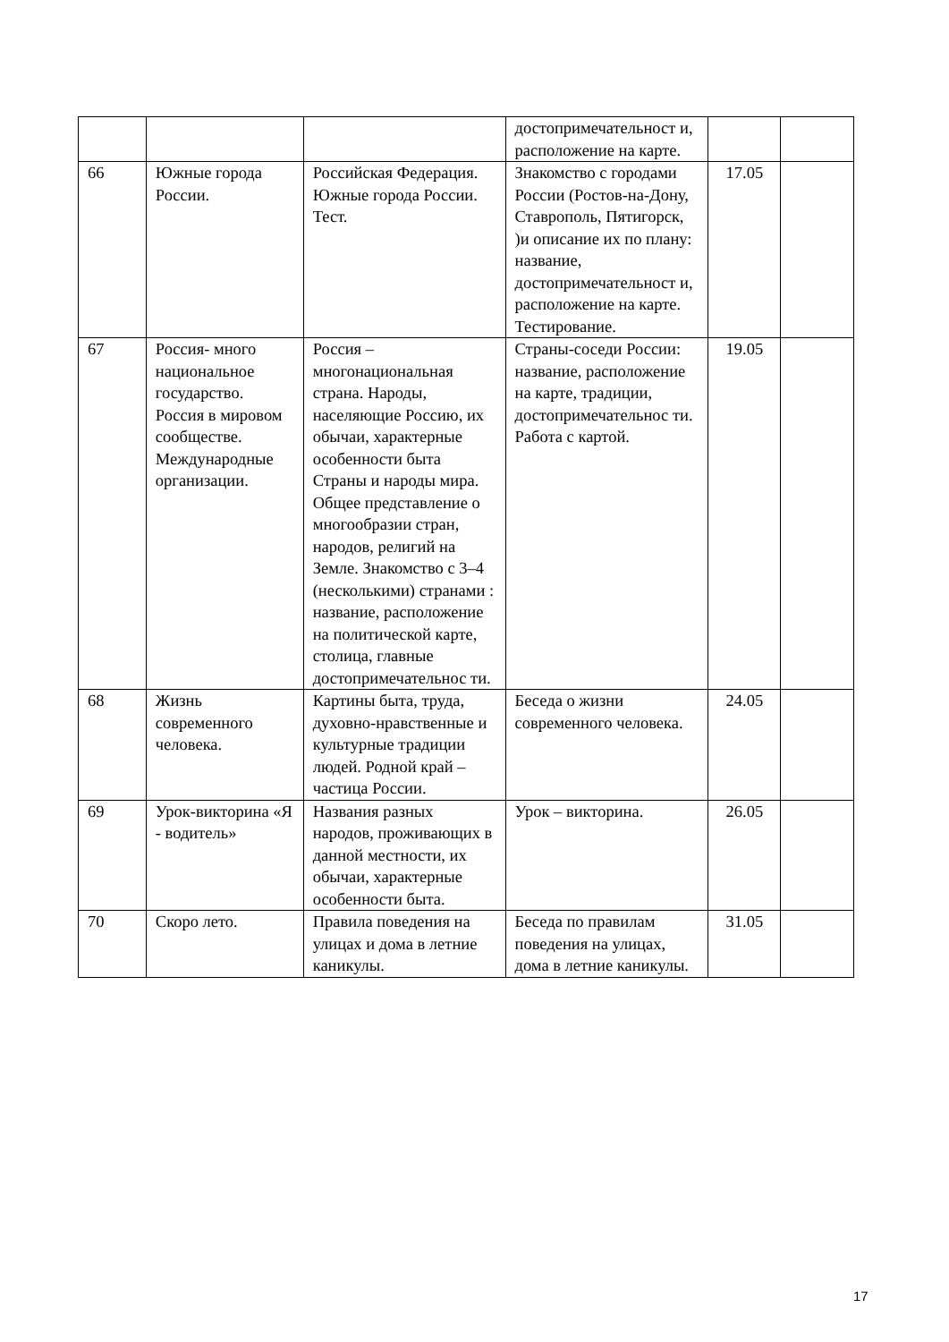| | | | достопримечательност и, расположение на карте. | | |
| 66 | Южные города России. | Российская Федерация. Южные города России. Тест. | Знакомство с городами России (Ростов-на-Дону, Ставрополь, Пятигорск, )и описание их по плану: название, достопримечательност и, расположение на карте. Тестирование. | 17.05 | |
| 67 | Россия- много национальное государство. Россия в мировом сообществе. Международные организации. | Россия – многонациональная страна. Народы, населяющие Россию, их обычаи, характерные особенности быта Страны и народы мира. Общее представление о многообразии стран, народов, религий на Земле. Знакомство с 3–4 (несколькими) странами : название, расположение на политической карте, столица, главные достопримечательнос ти. | Страны-соседи России: название, расположение на карте, традиции, достопримечательнос ти. Работа с картой. | 19.05 | |
| 68 | Жизнь современного человека. | Картины быта, труда, духовно-нравственные и культурные традиции людей. Родной край – частица России. | Беседа о жизни современного человека. | 24.05 | |
| 69 | Урок-викторина «Я - водитель» | Названия разных народов, проживающих в данной местности, их обычаи, характерные особенности быта. | Урок – викторина. | 26.05 | |
| 70 | Скоро лето. | Правила поведения на улицах и дома в летние каникулы. | Беседа по правилам поведения на улицах, дома в летние каникулы. | 31.05 | |
17